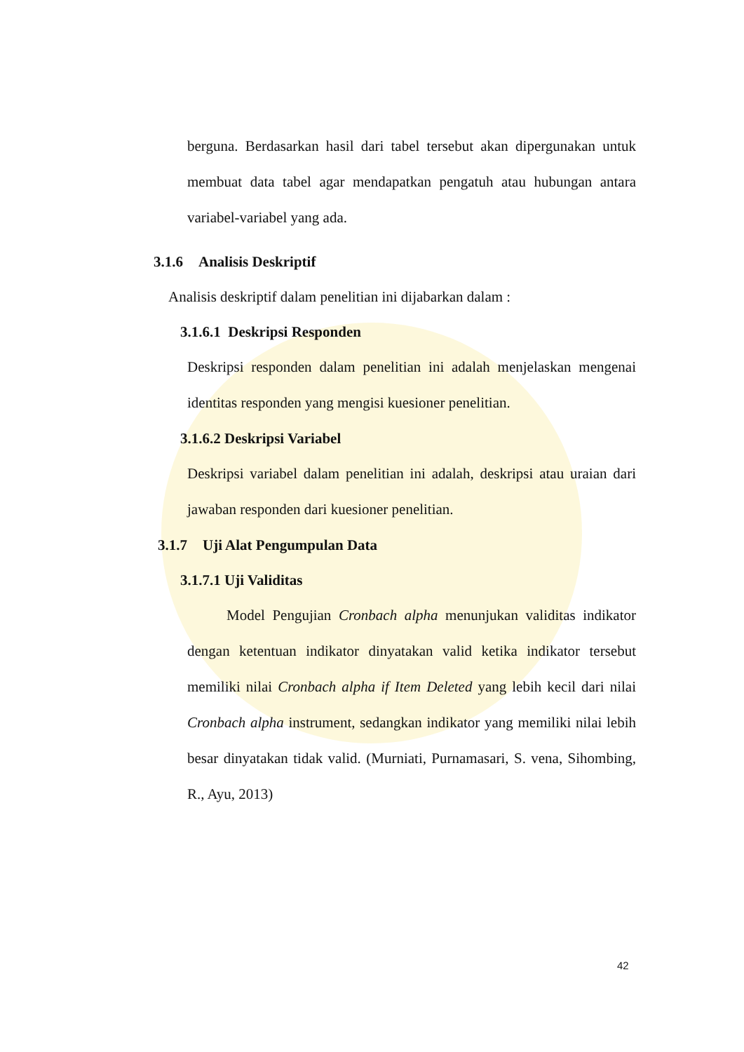berguna. Berdasarkan hasil dari tabel tersebut akan dipergunakan untuk membuat data tabel agar mendapatkan pengatuh atau hubungan antara variabel-variabel yang ada.
3.1.6 Analisis Deskriptif
Analisis deskriptif dalam penelitian ini dijabarkan dalam :
3.1.6.1 Deskripsi Responden
Deskripsi responden dalam penelitian ini adalah menjelaskan mengenai identitas responden yang mengisi kuesioner penelitian.
3.1.6.2 Deskripsi Variabel
Deskripsi variabel dalam penelitian ini adalah, deskripsi atau uraian dari jawaban responden dari kuesioner penelitian.
3.1.7 Uji Alat Pengumpulan Data
3.1.7.1 Uji Validitas
Model Pengujian Cronbach alpha menunjukan validitas indikator dengan ketentuan indikator dinyatakan valid ketika indikator tersebut memiliki nilai Cronbach alpha if Item Deleted yang lebih kecil dari nilai Cronbach alpha instrument, sedangkan indikator yang memiliki nilai lebih besar dinyatakan tidak valid. (Murniati, Purnamasari, S. vena, Sihombing, R., Ayu, 2013)
42